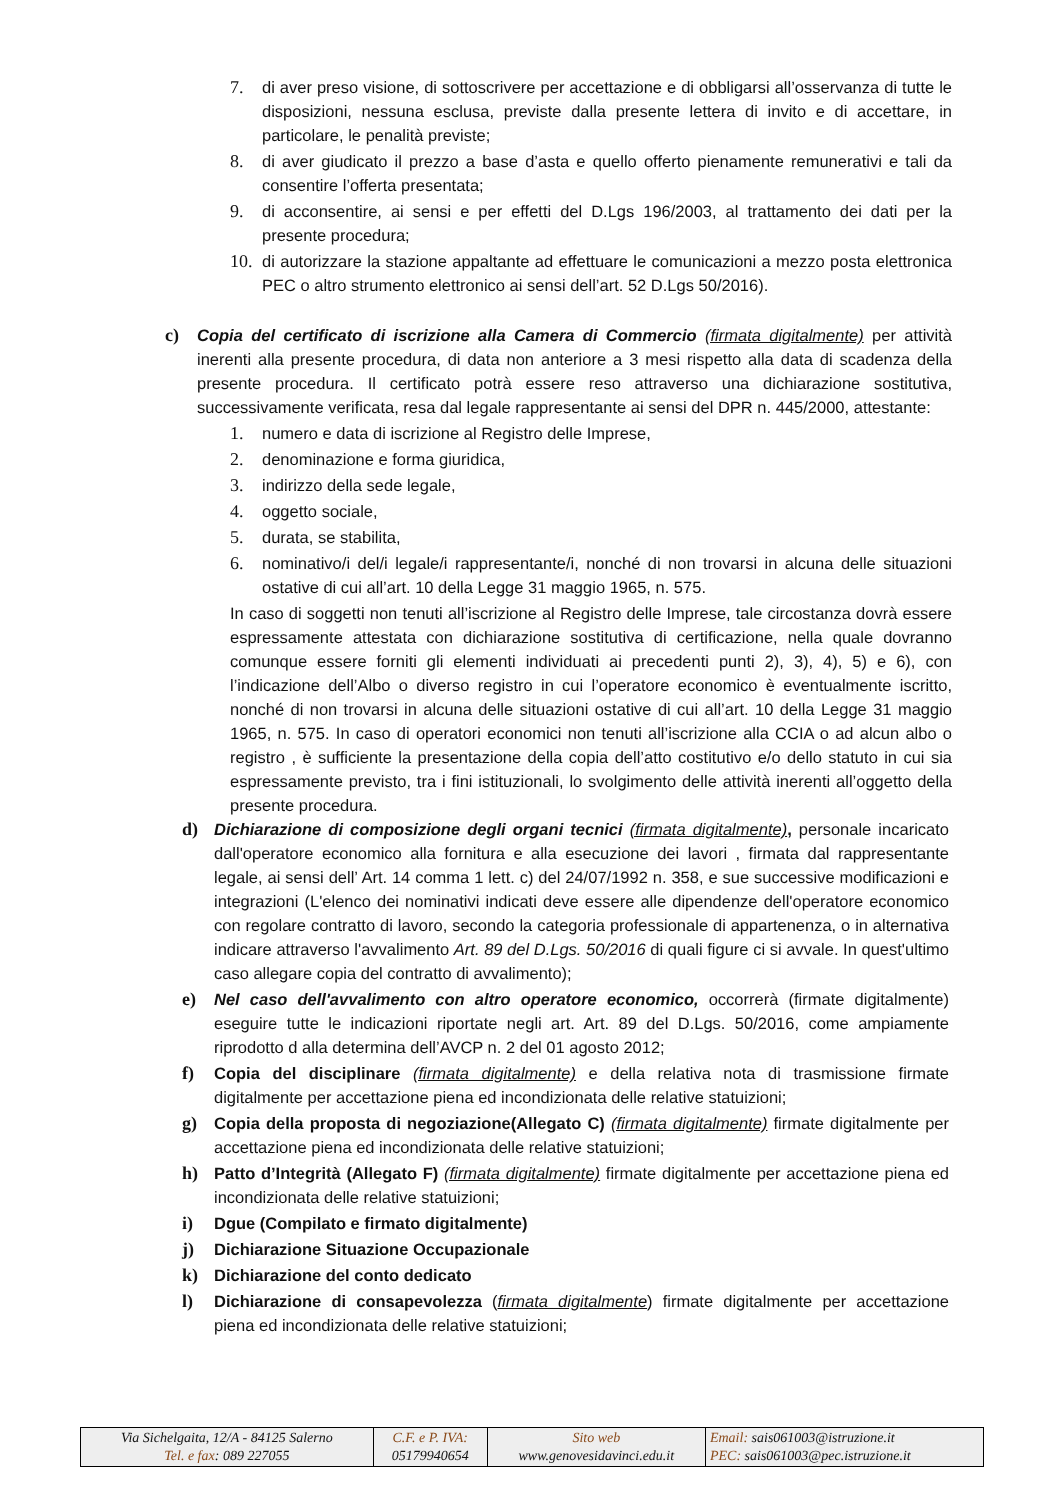7. di aver preso visione, di sottoscrivere per accettazione e di obbligarsi all’osservanza di tutte le disposizioni, nessuna esclusa, previste dalla presente lettera di invito e di accettare, in particolare, le penalità previste;
8. di aver giudicato il prezzo a base d’asta e quello offerto pienamente remunerativi e tali da consentire l’offerta presentata;
9. di acconsentire, ai sensi e per effetti del D.Lgs 196/2003, al trattamento dei dati per la presente procedura;
10. di autorizzare la stazione appaltante ad effettuare le comunicazioni a mezzo posta elettronica PEC o altro strumento elettronico ai sensi dell’art. 52 D.Lgs 50/2016).
c) Copia del certificato di iscrizione alla Camera di Commercio (firmata digitalmente) per attività inerenti alla presente procedura, di data non anteriore a 3 mesi rispetto alla data di scadenza della presente procedura. Il certificato potrà essere reso attraverso una dichiarazione sostitutiva, successivamente verificata, resa dal legale rappresentante ai sensi del DPR n. 445/2000, attestante:
1. numero e data di iscrizione al Registro delle Imprese,
2. denominazione e forma giuridica,
3. indirizzo della sede legale,
4. oggetto sociale,
5. durata, se stabilita,
6. nominativo/i del/i legale/i rappresentante/i, nonché di non trovarsi in alcuna delle situazioni ostative di cui all’art. 10 della Legge 31 maggio 1965, n. 575.
In caso di soggetti non tenuti all’iscrizione al Registro delle Imprese, tale circostanza dovrà essere espressamente attestata con dichiarazione sostitutiva di certificazione, nella quale dovranno comunque essere forniti gli elementi individuati ai precedenti punti 2), 3), 4), 5) e 6), con l’indicazione dell’Albo o diverso registro in cui l’operatore economico è eventualmente iscritto, nonché di non trovarsi in alcuna delle situazioni ostative di cui all’art. 10 della Legge 31 maggio 1965, n. 575. In caso di operatori economici non tenuti all’iscrizione alla CCIA o ad alcun albo o registro , è sufficiente la presentazione della copia dell’atto costitutivo e/o dello statuto in cui sia espressamente previsto, tra i fini istituzionali, lo svolgimento delle attività inerenti all’oggetto della presente procedura.
d) Dichiarazione di composizione degli organi tecnici (firmata digitalmente), personale incaricato dall'operatore economico alla fornitura e alla esecuzione dei lavori , firmata dal rappresentante legale, ai sensi dell’ Art. 14 comma 1 lett. c) del 24/07/1992 n. 358, e sue successive modificazioni e integrazioni (L'elenco dei nominativi indicati deve essere alle dipendenze dell'operatore economico con regolare contratto di lavoro, secondo la categoria professionale di appartenenza, o in alternativa indicare attraverso l'avvalimento Art. 89 del D.Lgs. 50/2016 di quali figure ci si avvale. In quest'ultimo caso allegare copia del contratto di avvalimento);
e) Nel caso dell'avvalimento con altro operatore economico, occorrerà (firmate digitalmente) eseguire tutte le indicazioni riportate negli art. Art. 89 del D.Lgs. 50/2016, come ampiamente riprodotto d alla determina dell’AVCP n. 2 del 01 agosto 2012;
f) Copia del disciplinare (firmata digitalmente) e della relativa nota di trasmissione firmate digitalmente per accettazione piena ed incondizionata delle relative statuizioni;
g) Copia della proposta di negoziazione(Allegato C) (firmata digitalmente) firmate digitalmente per accettazione piena ed incondizionata delle relative statuizioni;
h) Patto d’Integrità (Allegato F) (firmata digitalmente) firmate digitalmente per accettazione piena ed incondizionata delle relative statuizioni;
i) Dgue (Compilato e firmato digitalmente)
j) Dichiarazione Situazione Occupazionale
k) Dichiarazione del conto dedicato
l) Dichiarazione di consapevolezza (firmata digitalmente) firmate digitalmente per accettazione piena ed incondizionata delle relative statuizioni;
| Via Sichelgaita, 12/A - 84125 Salerno Tel. e fax : 089 227055 | C.F. e P. IVA: 05179940654 | Sito web www.genovesidavinci.edu.it | Email: sais061003@istruzione.it PEC: sais061003@pec.istruzione.it |